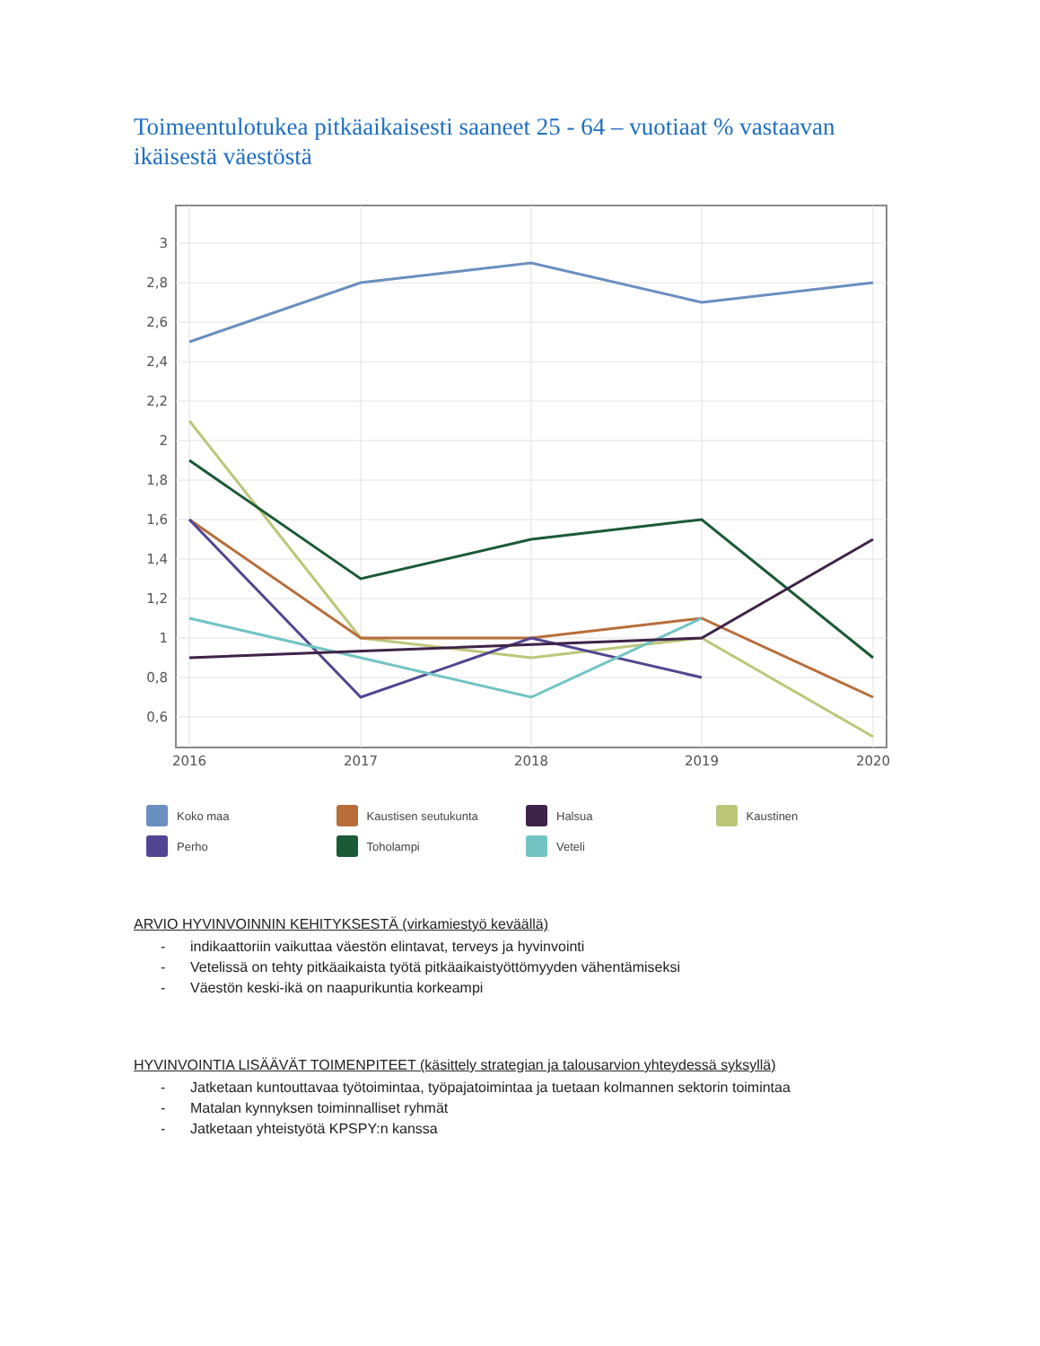Toimeentulotukea pitkäaikaisesti saaneet 25 - 64 – vuotiaat % vastaavan ikäisestä väestöstä
3
2,8
2,6
2,4
2,2
2
1,8
1,6
1,4
1,2
1
0,8
0,6
2016
2017
2018
2019
2020
Koko maa Kaustisen seutukunta Halsua Kaustinen Perho Toholampi Veteli
ARVIO HYVINVOINNIN KEHITYKSESTÄ (virkamiestyö keväällä)
- indikaattoriin vaikuttaa väestön elintavat, terveys ja hyvinvointi
- Vetelissä on tehty pitkäaikaista työtä pitkäaikaistyöttömyyden vähentämiseksi
- Väestön keski-ikä on naapurikuntia korkeampi
HYVINVOINTIA LISÄÄVÄT TOIMENPITEET (käsittely strategian ja talousarvion yhteydessä syksyllä)
- Jatketaan kuntouttavaa työtoimintaa, työpajatoimintaa ja tuetaan kolmannen sektorin toimintaa
- Matalan kynnyksen toiminnalliset ryhmät
- Jatketaan yhteistyötä KPSPY:n kanssa